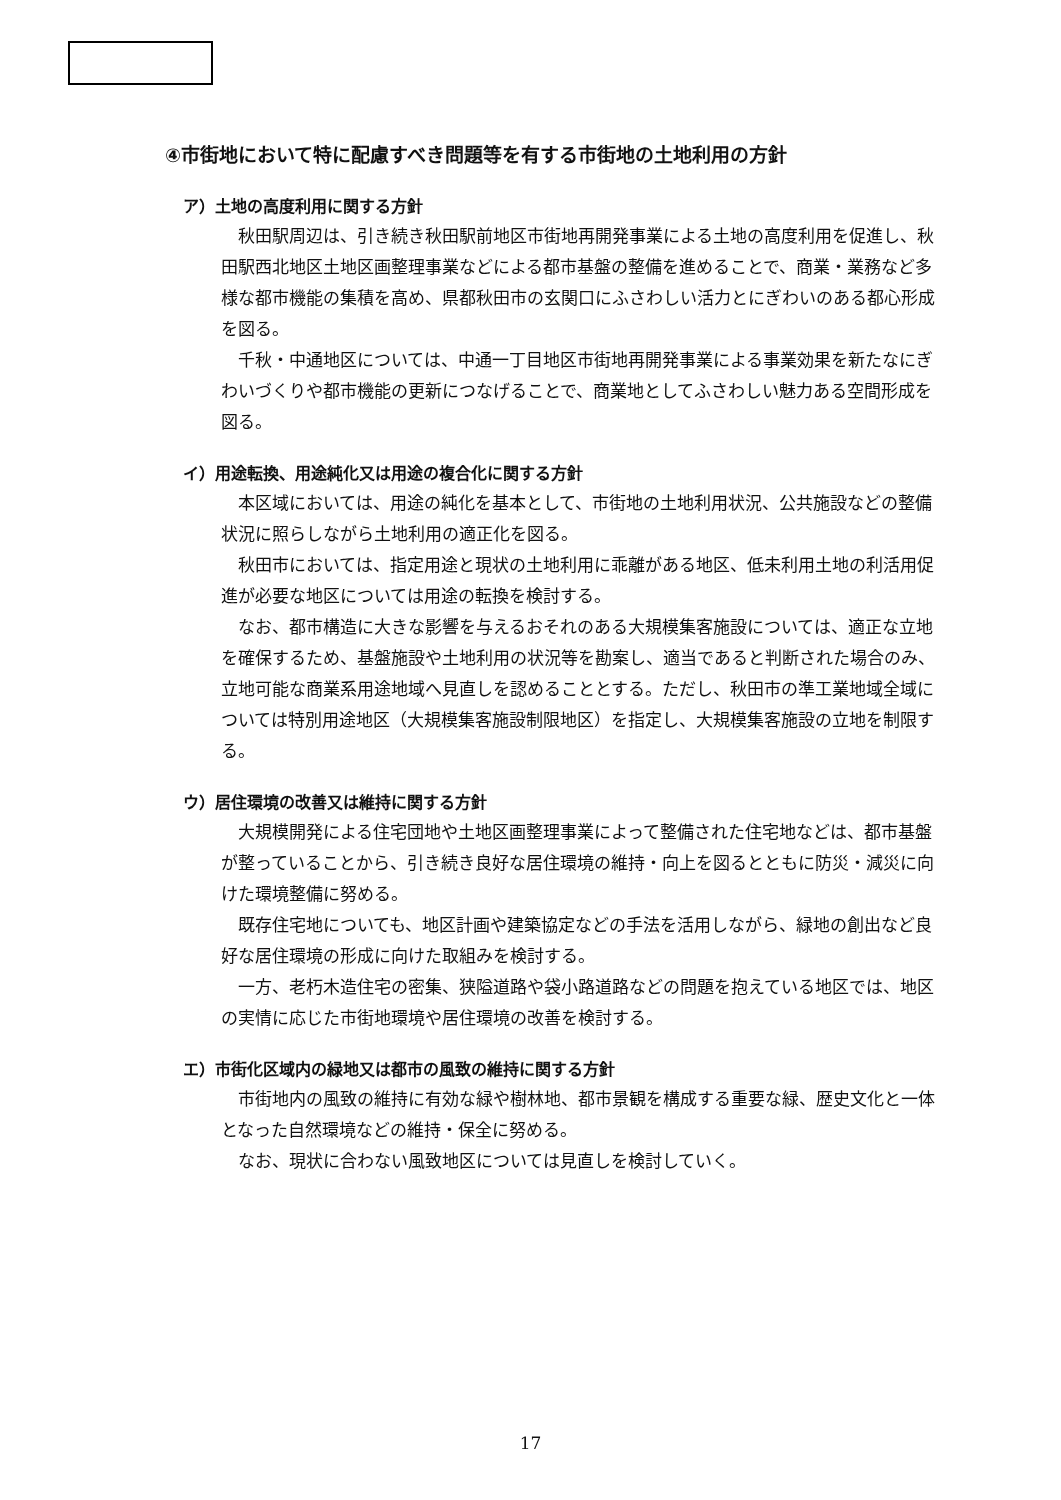④市街地において特に配慮すべき問題等を有する市街地の土地利用の方針
ア）土地の高度利用に関する方針
秋田駅周辺は、引き続き秋田駅前地区市街地再開発事業による土地の高度利用を促進し、秋田駅西北地区土地区画整理事業などによる都市基盤の整備を進めることで、商業・業務など多様な都市機能の集積を高め、県都秋田市の玄関口にふさわしい活力とにぎわいのある都心形成を図る。
千秋・中通地区については、中通一丁目地区市街地再開発事業による事業効果を新たなにぎわいづくりや都市機能の更新につなげることで、商業地としてふさわしい魅力ある空間形成を図る。
イ）用途転換、用途純化又は用途の複合化に関する方針
本区域においては、用途の純化を基本として、市街地の土地利用状況、公共施設などの整備状況に照らしながら土地利用の適正化を図る。
秋田市においては、指定用途と現状の土地利用に乖離がある地区、低未利用土地の利活用促進が必要な地区については用途の転換を検討する。
なお、都市構造に大きな影響を与えるおそれのある大規模集客施設については、適正な立地を確保するため、基盤施設や土地利用の状況等を勘案し、適当であると判断された場合のみ、立地可能な商業系用途地域へ見直しを認めることとする。ただし、秋田市の準工業地域全域については特別用途地区（大規模集客施設制限地区）を指定し、大規模集客施設の立地を制限する。
ウ）居住環境の改善又は維持に関する方針
大規模開発による住宅団地や土地区画整理事業によって整備された住宅地などは、都市基盤が整っていることから、引き続き良好な居住環境の維持・向上を図るとともに防災・減災に向けた環境整備に努める。
既存住宅地についても、地区計画や建築協定などの手法を活用しながら、緑地の創出など良好な居住環境の形成に向けた取組みを検討する。
一方、老朽木造住宅の密集、狭隘道路や袋小路道路などの問題を抱えている地区では、地区の実情に応じた市街地環境や居住環境の改善を検討する。
エ）市街化区域内の緑地又は都市の風致の維持に関する方針
市街地内の風致の維持に有効な緑や樹林地、都市景観を構成する重要な緑、歴史文化と一体となった自然環境などの維持・保全に努める。
なお、現状に合わない風致地区については見直しを検討していく。
17